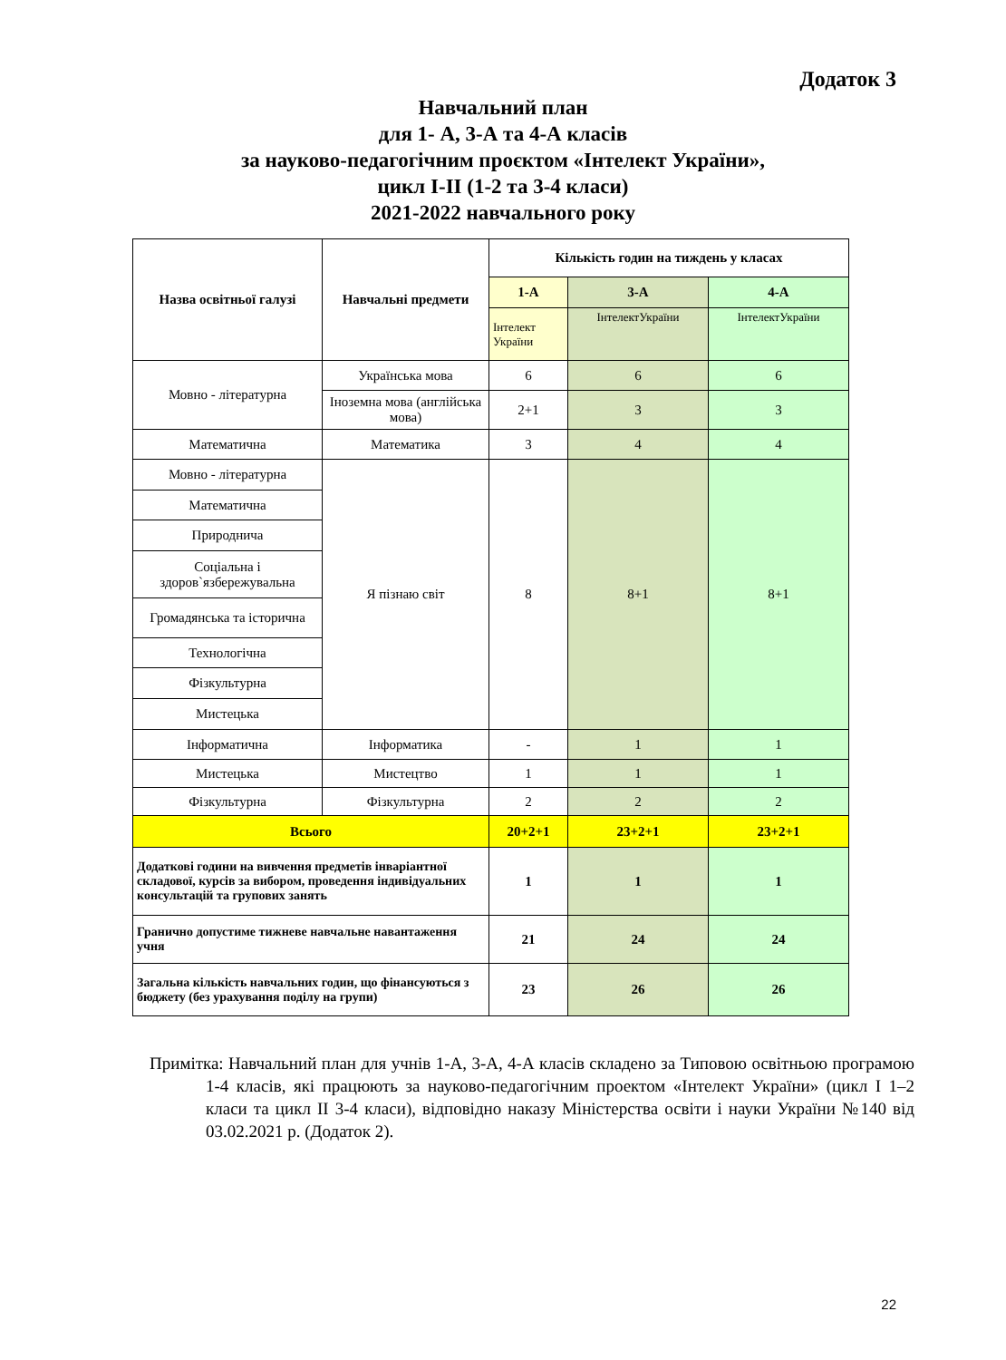Додаток 3
Навчальний план
для 1- А, 3-А та 4-А класів
за науково-педагогічним проєктом «Інтелект України»,
цикл І-ІІ (1-2 та 3-4 класи)
2021-2022 навчального року
| Назва освітньої галузі | Навчальні предмети | Кількість годин на тиждень у класах | | |
| --- | --- | --- | --- | --- |
| | | 1-А | 3-А | 4-А |
| | | Інтелект України | ІнтелектУкраїни | ІнтелектУкраїни |
| Мовно - літературна | Українська мова | 6 | 6 | 6 |
| | Іноземна мова (англійська мова) | 2+1 | 3 | 3 |
| Математична | Математика | 3 | 4 | 4 |
| Мовно - літературна | Я пізнаю світ | 8 | 8+1 | 8+1 |
| Математична | | | | |
| Природнича | | | | |
| Соціальна і здоров`язбережувальна | | | | |
| Громадянська та історична | | | | |
| Технологічна | | | | |
| Фізкультурна | | | | |
| Мистецька | | | | |
| Інформатична | Інформатика | - | 1 | 1 |
| Мистецька | Мистецтво | 1 | 1 | 1 |
| Фізкультурна | Фізкультурна | 2 | 2 | 2 |
| Всього | | 20+2+1 | 23+2+1 | 23+2+1 |
| Додаткові години на вивчення предметів інваріантної складової, курсів за вибором, проведення індивідуальних консультацій та групових занять | | 1 | 1 | 1 |
| Гранично допустиме тижневе навчальне навантаження учня | | 21 | 24 | 24 |
| Загальна кількість навчальних годин, що фінансуються з бюджету (без урахування поділу на групи) | | 23 | 26 | 26 |
Примітка: Навчальний план для учнів 1-А, 3-А, 4-А класів складено за Типовою освітньою програмою 1-4 класів, які працюють за науково-педагогічним проектом «Інтелект України» (цикл І 1–2 класи та цикл ІІ 3-4 класи), відповідно наказу Міністерства освіти і науки України №140 від 03.02.2021 р. (Додаток 2).
22